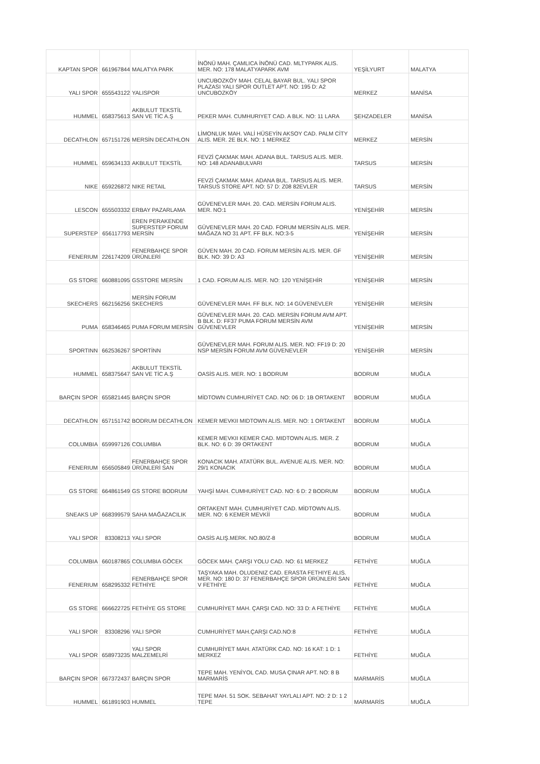| KAPTAN SPOR | 661967844 | MALATYA PARK | İNÖNÜ MAH. ÇAMLICA İNÖNÜ CAD. MLTYPARK ALIS. MER. NO: 178 MALATYAPARK AVM | YEŞİLYURT | MALATYA |
| YALI SPOR | 655543122 | YALISPOR | UNCUBOZKÖY MAH. CELAL BAYAR BUL. YALI SPOR PLAZASI YALI SPOR OUTLET APT. NO: 195 D: A2 UNCUBOZKÖY | MERKEZ | MANİSA |
| HUMMEL | 658375613 | AKBULUT TEKSTİL SAN VE TİC A.Ş | PEKER MAH. CUMHURIYET CAD. A BLK. NO: 11 LARA | ŞEHZADELER | MANİSA |
| DECATHLON | 657151726 | MERSİN DECATHLON | LİMONLUK MAH. VALİ HÜSEYİN AKSOY CAD. PALM CİTY ALIS. MER. 2E BLK. NO: 1 MERKEZ | MERKEZ | MERSİN |
| HUMMEL | 659634133 | AKBULUT TEKSTİL | FEVZİ ÇAKMAK MAH. ADANA BUL. TARSUS ALIS. MER. NO: 148 ADANABULVARI | TARSUS | MERSİN |
| NIKE | 659226872 | NIKE RETAIL | FEVZİ ÇAKMAK MAH. ADANA BUL. TARSUS ALIS. MER. TARSUS STORE APT. NO: 57 D: Z08 82EVLER | TARSUS | MERSİN |
| LESCON | 655503332 | ERBAY PAZARLAMA | GÜVENEVLER MAH. 20. CAD. MERSİN FORUM ALIS. MER. NO:1 | YENİŞEHİR | MERSİN |
| SUPERSTEP | 656117793 | EREN PERAKENDE SUPERSTEP FORUM MERSİN | GÜVENEVLER MAH. 20 CAD. FORUM MERSİN ALIS. MER. MAĞAZA NO 31 APT. FF BLK. NO:3-5 | YENİŞEHİR | MERSİN |
| FENERIUM | 226174209 | FENERBAHÇE SPOR ÜRÜNLERİ | GÜVEN MAH. 20 CAD. FORUM MERSİN ALIS. MER. GF BLK. NO: 39 D: A3 | YENİŞEHİR | MERSİN |
| GS STORE | 660881095 | GSSTORE MERSİN | 1 CAD. FORUM ALIS. MER. NO: 120 YENİŞEHİR | YENİŞEHİR | MERSİN |
| SKECHERS | 662156256 | MERSİN FORUM SKECHERS | GÜVENEVLER MAH. FF BLK. NO: 14 GÜVENEVLER | YENİŞEHİR | MERSİN |
| PUMA | 658346465 | PUMA FORUM MERSİN | GÜVENEVLER MAH. 20. CAD. MERSİN FORUM AVM APT. B BLK. D: FF37 PUMA FORUM MERSİN AVM GÜVENEVLER | YENİŞEHİR | MERSİN |
| SPORTINN | 662536267 | SPORTİNN | GÜVENEVLER MAH. FORUM ALIS. MER. NO: FF19 D: 20 NSP MERSİN FORUM AVM GÜVENEVLER | YENİŞEHİR | MERSİN |
| HUMMEL | 658375647 | AKBULUT TEKSTİL SAN VE TİC A.Ş | OASİS ALIS. MER. NO: 1 BODRUM | BODRUM | MUĞLA |
| BARÇIN SPOR | 655821445 | BARÇIN SPOR | MİDTOWN CUMHURİYET CAD. NO: 06 D: 1B ORTAKENT | BODRUM | MUĞLA |
| DECATHLON | 657151742 | BODRUM DECATHLON | KEMER MEVKII MIDTOWN ALIS. MER. NO: 1 ORTAKENT | BODRUM | MUĞLA |
| COLUMBIA | 659997126 | COLUMBIA | KEMER MEVKII KEMER CAD. MIDTOWN ALIS. MER. Z BLK. NO: 6 D: 39 ORTAKENT | BODRUM | MUĞLA |
| FENERIUM | 656505849 | FENERBAHÇE SPOR ÜRÜNLERİ SAN | KONACIK MAH. ATATÜRK BUL. AVENUE ALIS. MER. NO: 29/1 KONACIK | BODRUM | MUĞLA |
| GS STORE | 664861549 | GS STORE BODRUM | YAHŞİ MAH. CUMHURİYET CAD. NO: 6 D: 2 BODRUM | BODRUM | MUĞLA |
| SNEAKS UP | 668399579 | SAHA MAĞAZACILIK | ORTAKENT MAH. CUMHURİYET CAD. MİDTOWN ALIS. MER. NO: 6 KEMER MEVKİİ | BODRUM | MUĞLA |
| YALI SPOR | 83308213 | YALI SPOR | OASİS ALIŞ.MERK. NO.80/Z-8 | BODRUM | MUĞLA |
| COLUMBIA | 660187865 | COLUMBIA GÖCEK | GÖCEK MAH. ÇARŞI YOLU CAD. NO: 61 MERKEZ | FETHİYE | MUĞLA |
| FENERIUM | 658295332 | FENERBAHÇE SPOR FETHİYE | TAŞYAKA MAH. OLUDENIZ CAD. ERASTA FETHIYE ALIS. MER. NO: 180 D: 37 FENERBAHÇE SPOR ÜRÜNLERİ SAN V FETHİYE | FETHİYE | MUĞLA |
| GS STORE | 666622725 | FETHİYE GS STORE | CUMHURİYET MAH. ÇARŞI CAD. NO: 33 D: A FETHİYE | FETHİYE | MUĞLA |
| YALI SPOR | 83308296 | YALI SPOR | CUMHURİYET MAH.ÇARŞI CAD.NO:8 | FETHİYE | MUĞLA |
| YALI SPOR | 658973235 | YALI SPOR MALZEMELRİ | CUMHURİYET MAH. ATATÜRK CAD. NO: 16 KAT: 1 D: 1 MERKEZ | FETHİYE | MUĞLA |
| BARÇIN SPOR | 667372437 | BARÇIN SPOR | TEPE MAH. YENİYOL CAD. MUSA ÇINAR APT. NO: 8 B MARMARİS | MARMARİS | MUĞLA |
| HUMMEL | 661891903 | HUMMEL | TEPE MAH. 51 SOK. SEBAHAT YAYLALI APT. NO: 2 D: 1 2 TEPE | MARMARİS | MUĞLA |